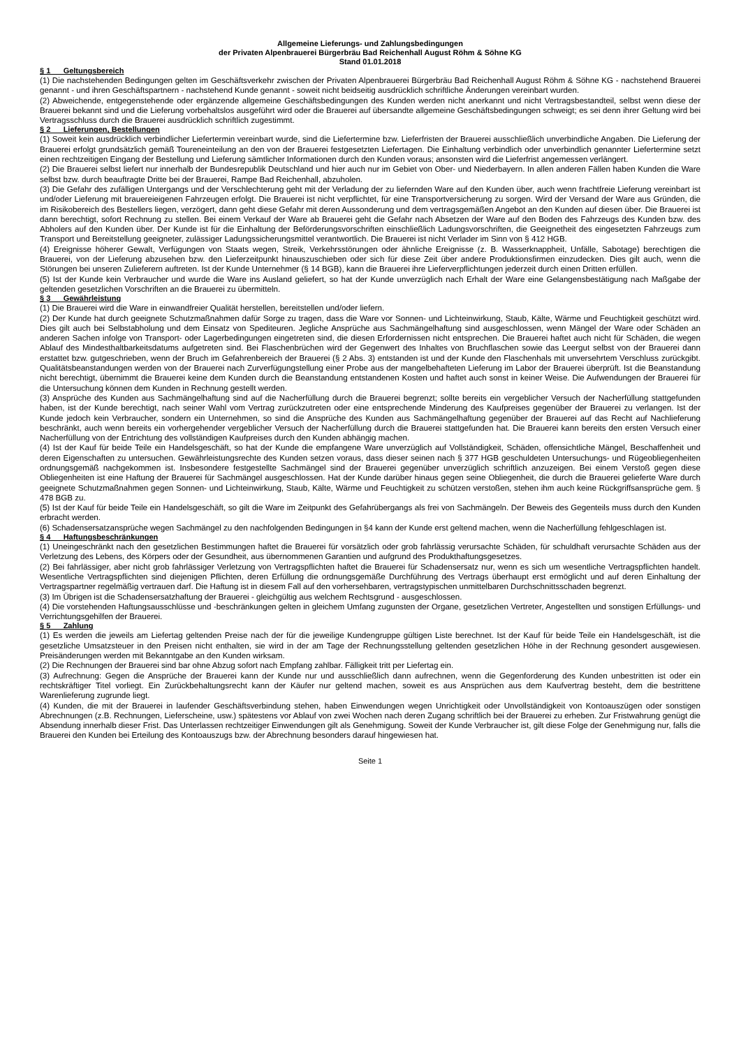Allgemeine Lieferungs- und Zahlungsbedingungen
der Privaten Alpenbrauerei Bürgerbräu Bad Reichenhall August Röhm & Söhne KG
Stand 01.01.2018
§ 1 Geltungsbereich
(1) Die nachstehenden Bedingungen gelten im Geschäftsverkehr zwischen der Privaten Alpenbrauerei Bürgerbräu Bad Reichenhall August Röhm & Söhne KG - nachstehend Brauerei genannt - und ihren Geschäftspartnern - nachstehend Kunde genannt - soweit nicht beidseitig ausdrücklich schriftliche Änderungen vereinbart wurden.
(2) Abweichende, entgegenstehende oder ergänzende allgemeine Geschäftsbedingungen des Kunden werden nicht anerkannt und nicht Vertragsbestandteil, selbst wenn diese der Brauerei bekannt sind und die Lieferung vorbehaltslos ausgeführt wird oder die Brauerei auf übersandte allgemeine Geschäftsbedingungen schweigt; es sei denn ihrer Geltung wird bei Vertragsschluss durch die Brauerei ausdrücklich schriftlich zugestimmt.
§ 2 Lieferungen, Bestellungen
(1) Soweit kein ausdrücklich verbindlicher Liefertermin vereinbart wurde, sind die Liefertermine bzw. Lieferfristen der Brauerei ausschließlich unverbindliche Angaben. Die Lieferung der Brauerei erfolgt grundsätzlich gemäß Toureneinteilung an den von der Brauerei festgesetzten Liefertagen. Die Einhaltung verbindlich oder unverbindlich genannter Liefertermine setzt einen rechtzeitigen Eingang der Bestellung und Lieferung sämtlicher Informationen durch den Kunden voraus; ansonsten wird die Lieferfrist angemessen verlängert.
(2) Die Brauerei selbst liefert nur innerhalb der Bundesrepublik Deutschland und hier auch nur im Gebiet von Ober- und Niederbayern. In allen anderen Fällen haben Kunden die Ware selbst bzw. durch beauftragte Dritte bei der Brauerei, Rampe Bad Reichenhall, abzuholen.
(3) Die Gefahr des zufälligen Untergangs und der Verschlechterung geht mit der Verladung der zu liefernden Ware auf den Kunden über, auch wenn frachtfreie Lieferung vereinbart ist und/oder Lieferung mit brauereieigenen Fahrzeugen erfolgt. Die Brauerei ist nicht verpflichtet, für eine Transportversicherung zu sorgen. Wird der Versand der Ware aus Gründen, die im Risikobereich des Bestellers liegen, verzögert, dann geht diese Gefahr mit deren Aussonderung und dem vertragsgemäßen Angebot an den Kunden auf diesen über. Die Brauerei ist dann berechtigt, sofort Rechnung zu stellen. Bei einem Verkauf der Ware ab Brauerei geht die Gefahr nach Absetzen der Ware auf den Boden des Fahrzeugs des Kunden bzw. des Abholers auf den Kunden über. Der Kunde ist für die Einhaltung der Beförderungsvorschriften einschließlich Ladungsvorschriften, die Geeignetheit des eingesetzten Fahrzeugs zum Transport und Bereitstellung geeigneter, zulässiger Ladungssicherungsmittel verantwortlich. Die Brauerei ist nicht Verlader im Sinn von § 412 HGB.
(4) Ereignisse höherer Gewalt, Verfügungen von Staats wegen, Streik, Verkehrsstörungen oder ähnliche Ereignisse (z. B. Wasserknappheit, Unfälle, Sabotage) berechtigen die Brauerei, von der Lieferung abzusehen bzw. den Lieferzeitpunkt hinauszuschieben oder sich für diese Zeit über andere Produktionsfirmen einzudecken. Dies gilt auch, wenn die Störungen bei unseren Zulieferern auftreten. Ist der Kunde Unternehmer (§ 14 BGB), kann die Brauerei ihre Lieferverpflichtungen jederzeit durch einen Dritten erfüllen.
(5) Ist der Kunde kein Verbraucher und wurde die Ware ins Ausland geliefert, so hat der Kunde unverzüglich nach Erhalt der Ware eine Gelangensbestätigung nach Maßgabe der geltenden gesetzlichen Vorschriften an die Brauerei zu übermitteln.
§ 3 Gewährleistung
(1) Die Brauerei wird die Ware in einwandfreier Qualität herstellen, bereitstellen und/oder liefern.
(2) Der Kunde hat durch geeignete Schutzmaßnahmen dafür Sorge zu tragen, dass die Ware vor Sonnen- und Lichteinwirkung, Staub, Kälte, Wärme und Feuchtigkeit geschützt wird. Dies gilt auch bei Selbstabholung und dem Einsatz von Spediteuren. Jegliche Ansprüche aus Sachmängelhaftung sind ausgeschlossen, wenn Mängel der Ware oder Schäden an anderen Sachen infolge von Transport- oder Lagerbedingungen eingetreten sind, die diesen Erfordernissen nicht entsprechen. Die Brauerei haftet auch nicht für Schäden, die wegen Ablauf des Mindesthaltbarkeitsdatums aufgetreten sind. Bei Flaschenbrüchen wird der Gegenwert des Inhaltes von Bruchflaschen sowie das Leergut selbst von der Brauerei dann erstattet bzw. gutgeschrieben, wenn der Bruch im Gefahrenbereich der Brauerei (§ 2 Abs. 3) entstanden ist und der Kunde den Flaschenhals mit unversehrtem Verschluss zurückgibt. Qualitätsbeanstandungen werden von der Brauerei nach Zurverfügungstellung einer Probe aus der mangelbehafteten Lieferung im Labor der Brauerei überprüft. Ist die Beanstandung nicht berechtigt, übernimmt die Brauerei keine dem Kunden durch die Beanstandung entstandenen Kosten und haftet auch sonst in keiner Weise. Die Aufwendungen der Brauerei für die Untersuchung können dem Kunden in Rechnung gestellt werden.
(3) Ansprüche des Kunden aus Sachmängelhaftung sind auf die Nacherfüllung durch die Brauerei begrenzt; sollte bereits ein vergeblicher Versuch der Nacherfüllung stattgefunden haben, ist der Kunde berechtigt, nach seiner Wahl vom Vertrag zurückzutreten oder eine entsprechende Minderung des Kaufpreises gegenüber der Brauerei zu verlangen. Ist der Kunde jedoch kein Verbraucher, sondern ein Unternehmen, so sind die Ansprüche des Kunden aus Sachmängelhaftung gegenüber der Brauerei auf das Recht auf Nachlieferung beschränkt, auch wenn bereits ein vorhergehender vergeblicher Versuch der Nacherfüllung durch die Brauerei stattgefunden hat. Die Brauerei kann bereits den ersten Versuch einer Nacherfüllung von der Entrichtung des vollständigen Kaufpreises durch den Kunden abhängig machen.
(4) Ist der Kauf für beide Teile ein Handelsgeschäft, so hat der Kunde die empfangene Ware unverzüglich auf Vollständigkeit, Schäden, offensichtliche Mängel, Beschaffenheit und deren Eigenschaften zu untersuchen. Gewährleistungsrechte des Kunden setzen voraus, dass dieser seinen nach § 377 HGB geschuldeten Untersuchungs- und Rügeobliegenheiten ordnungsgemäß nachgekommen ist. Insbesondere festgestellte Sachmängel sind der Brauerei gegenüber unverzüglich schriftlich anzuzeigen. Bei einem Verstoß gegen diese Obliegenheiten ist eine Haftung der Brauerei für Sachmängel ausgeschlossen. Hat der Kunde darüber hinaus gegen seine Obliegenheit, die durch die Brauerei gelieferte Ware durch geeignete Schutzmaßnahmen gegen Sonnen- und Lichteinwirkung, Staub, Kälte, Wärme und Feuchtigkeit zu schützen verstoßen, stehen ihm auch keine Rückgriffsansprüche gem. § 478 BGB zu.
(5) Ist der Kauf für beide Teile ein Handelsgeschäft, so gilt die Ware im Zeitpunkt des Gefahrübergangs als frei von Sachmängeln. Der Beweis des Gegenteils muss durch den Kunden erbracht werden.
(6) Schadensersatzansprüche wegen Sachmängel zu den nachfolgenden Bedingungen in §4 kann der Kunde erst geltend machen, wenn die Nacherfüllung fehlgeschlagen ist.
§ 4 Haftungsbeschränkungen
(1) Uneingeschränkt nach den gesetzlichen Bestimmungen haftet die Brauerei für vorsätzlich oder grob fahrlässig verursachte Schäden, für schuldhaft verursachte Schäden aus der Verletzung des Lebens, des Körpers oder der Gesundheit, aus übernommenen Garantien und aufgrund des Produkthaftungsgesetzes.
(2) Bei fahrlässiger, aber nicht grob fahrlässiger Verletzung von Vertragspflichten haftet die Brauerei für Schadensersatz nur, wenn es sich um wesentliche Vertragspflichten handelt. Wesentliche Vertragspflichten sind diejenigen Pflichten, deren Erfüllung die ordnungsgemäße Durchführung des Vertrags überhaupt erst ermöglicht und auf deren Einhaltung der Vertragspartner regelmäßig vertrauen darf. Die Haftung ist in diesem Fall auf den vorhersehbaren, vertragstypischen unmittelbaren Durchschnittsschaden begrenzt.
(3) Im Übrigen ist die Schadensersatzhaftung der Brauerei - gleichgültig aus welchem Rechtsgrund - ausgeschlossen.
(4) Die vorstehenden Haftungsausschlüsse und -beschränkungen gelten in gleichem Umfang zugunsten der Organe, gesetzlichen Vertreter, Angestellten und sonstigen Erfüllungs- und Verrichtungsgehilfen der Brauerei.
§ 5 Zahlung
(1) Es werden die jeweils am Liefertag geltenden Preise nach der für die jeweilige Kundengruppe gültigen Liste berechnet. Ist der Kauf für beide Teile ein Handelsgeschäft, ist die gesetzliche Umsatzsteuer in den Preisen nicht enthalten, sie wird in der am Tage der Rechnungsstellung geltenden gesetzlichen Höhe in der Rechnung gesondert ausgewiesen. Preisänderungen werden mit Bekanntgabe an den Kunden wirksam.
(2) Die Rechnungen der Brauerei sind bar ohne Abzug sofort nach Empfang zahlbar. Fälligkeit tritt per Liefertag ein.
(3) Aufrechnung: Gegen die Ansprüche der Brauerei kann der Kunde nur und ausschließlich dann aufrechnen, wenn die Gegenforderung des Kunden unbestritten ist oder ein rechtskräftiger Titel vorliegt. Ein Zurückbehaltungsrecht kann der Käufer nur geltend machen, soweit es aus Ansprüchen aus dem Kaufvertrag besteht, dem die bestrittene Warenlieferung zugrunde liegt.
(4) Kunden, die mit der Brauerei in laufender Geschäftsverbindung stehen, haben Einwendungen wegen Unrichtigkeit oder Unvollständigkeit von Kontoauszügen oder sonstigen Abrechnungen (z.B. Rechnungen, Lieferscheine, usw.) spätestens vor Ablauf von zwei Wochen nach deren Zugang schriftlich bei der Brauerei zu erheben. Zur Fristwahrung genügt die Absendung innerhalb dieser Frist. Das Unterlassen rechtzeitiger Einwendungen gilt als Genehmigung. Soweit der Kunde Verbraucher ist, gilt diese Folge der Genehmigung nur, falls die Brauerei den Kunden bei Erteilung des Kontoauszugs bzw. der Abrechnung besonders darauf hingewiesen hat.
Seite 1